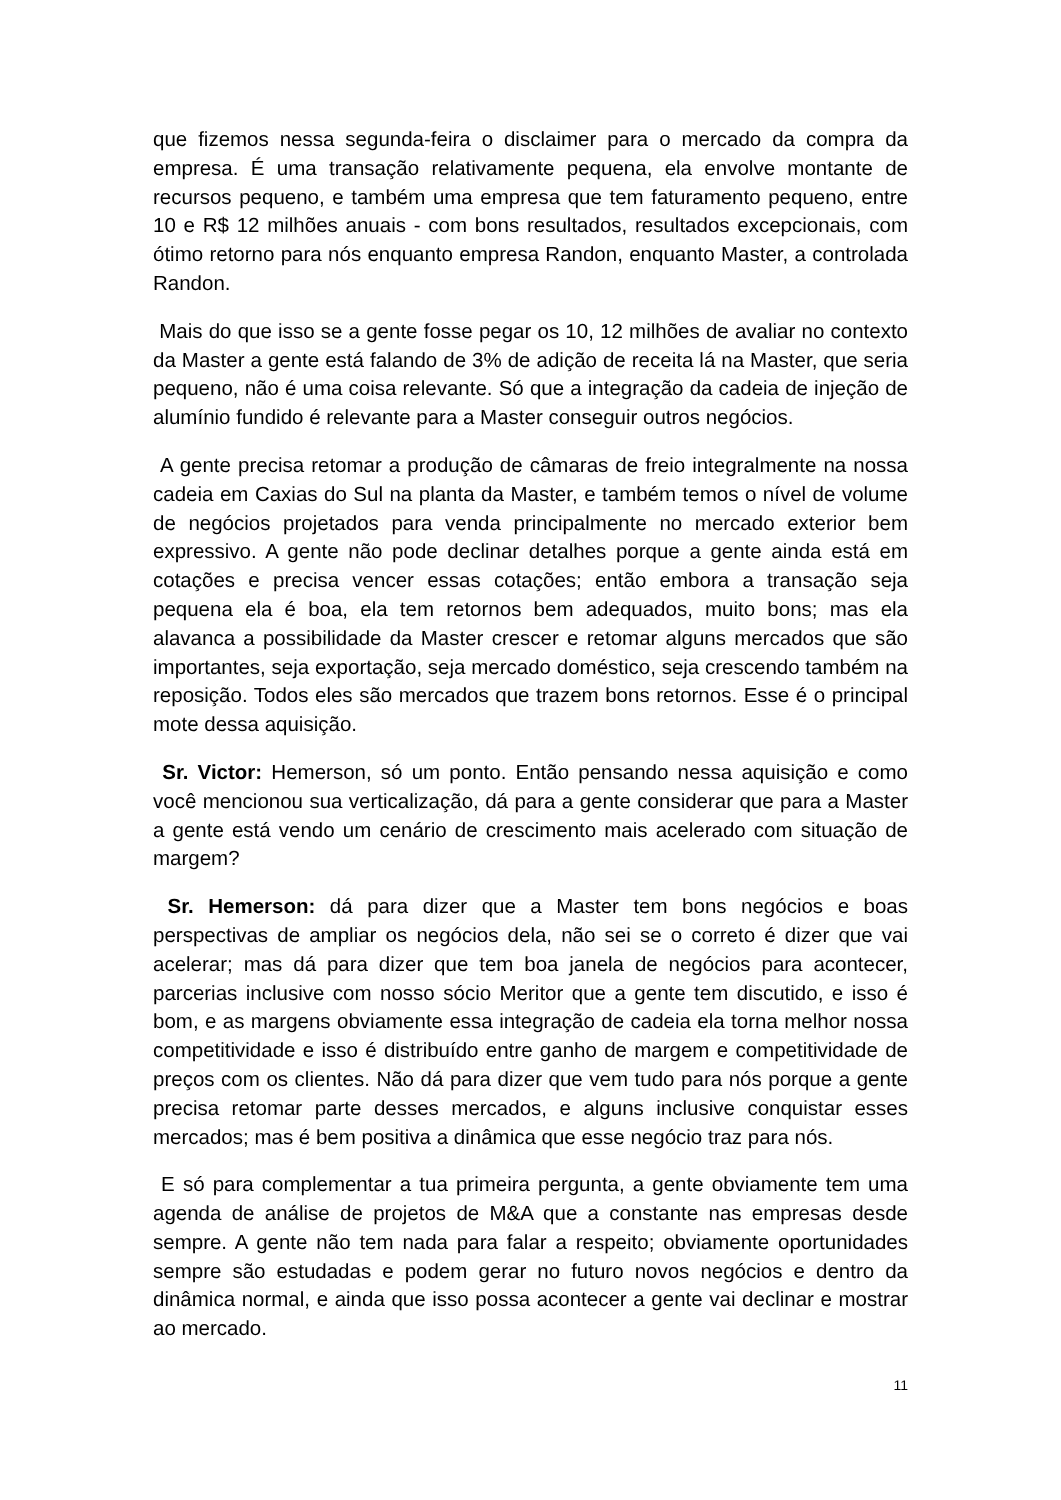que fizemos nessa segunda-feira o disclaimer para o mercado da compra da empresa. É uma transação relativamente pequena, ela envolve montante de recursos pequeno, e também uma empresa que tem faturamento pequeno, entre 10 e R$ 12 milhões anuais - com bons resultados, resultados excepcionais, com ótimo retorno para nós enquanto empresa Randon, enquanto Master, a controlada Randon.
Mais do que isso se a gente fosse pegar os 10, 12 milhões de avaliar no contexto da Master a gente está falando de 3% de adição de receita lá na Master, que seria pequeno, não é uma coisa relevante. Só que a integração da cadeia de injeção de alumínio fundido é relevante para a Master conseguir outros negócios.
A gente precisa retomar a produção de câmaras de freio integralmente na nossa cadeia em Caxias do Sul na planta da Master, e também temos o nível de volume de negócios projetados para venda principalmente no mercado exterior bem expressivo. A gente não pode declinar detalhes porque a gente ainda está em cotações e precisa vencer essas cotações; então embora a transação seja pequena ela é boa, ela tem retornos bem adequados, muito bons; mas ela alavanca a possibilidade da Master crescer e retomar alguns mercados que são importantes, seja exportação, seja mercado doméstico, seja crescendo também na reposição. Todos eles são mercados que trazem bons retornos. Esse é o principal mote dessa aquisição.
Sr. Victor: Hemerson, só um ponto. Então pensando nessa aquisição e como você mencionou sua verticalização, dá para a gente considerar que para a Master a gente está vendo um cenário de crescimento mais acelerado com situação de margem?
Sr. Hemerson: dá para dizer que a Master tem bons negócios e boas perspectivas de ampliar os negócios dela, não sei se o correto é dizer que vai acelerar; mas dá para dizer que tem boa janela de negócios para acontecer, parcerias inclusive com nosso sócio Meritor que a gente tem discutido, e isso é bom, e as margens obviamente essa integração de cadeia ela torna melhor nossa competitividade e isso é distribuído entre ganho de margem e competitividade de preços com os clientes. Não dá para dizer que vem tudo para nós porque a gente precisa retomar parte desses mercados, e alguns inclusive conquistar esses mercados; mas é bem positiva a dinâmica que esse negócio traz para nós.
E só para complementar a tua primeira pergunta, a gente obviamente tem uma agenda de análise de projetos de M&A que a constante nas empresas desde sempre. A gente não tem nada para falar a respeito; obviamente oportunidades sempre são estudadas e podem gerar no futuro novos negócios e dentro da dinâmica normal, e ainda que isso possa acontecer a gente vai declinar e mostrar ao mercado.
11